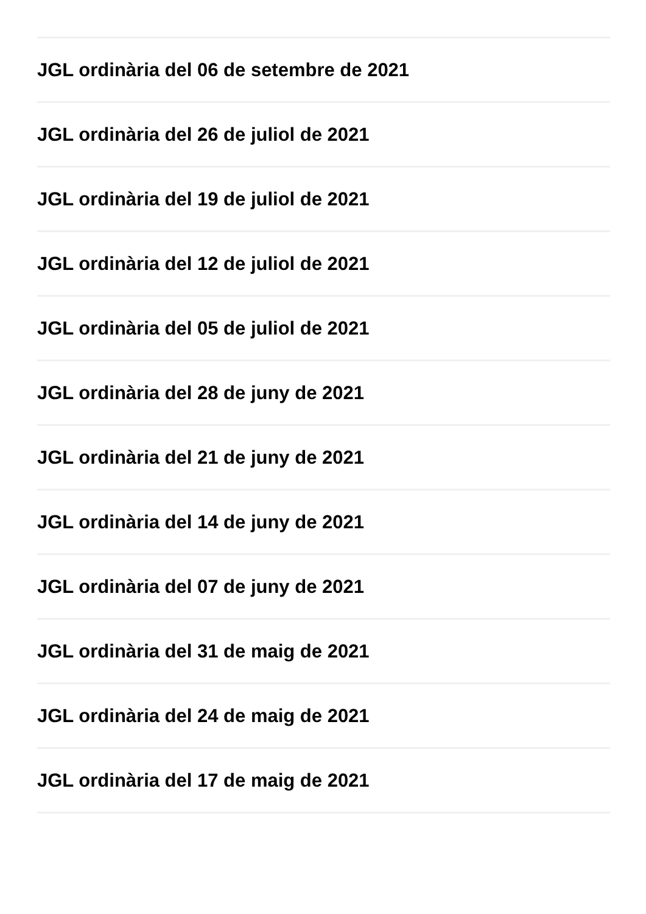JGL ordinària del 06 de setembre de 2021
JGL ordinària del 26 de juliol de 2021
JGL ordinària del 19 de juliol de 2021
JGL ordinària del 12 de juliol de 2021
JGL ordinària del 05 de juliol de 2021
JGL ordinària del 28 de juny de 2021
JGL ordinària del 21 de juny de 2021
JGL ordinària del 14 de juny de 2021
JGL ordinària del 07 de juny de 2021
JGL ordinària del 31 de maig de 2021
JGL ordinària del 24 de maig de 2021
JGL ordinària del 17 de maig de 2021